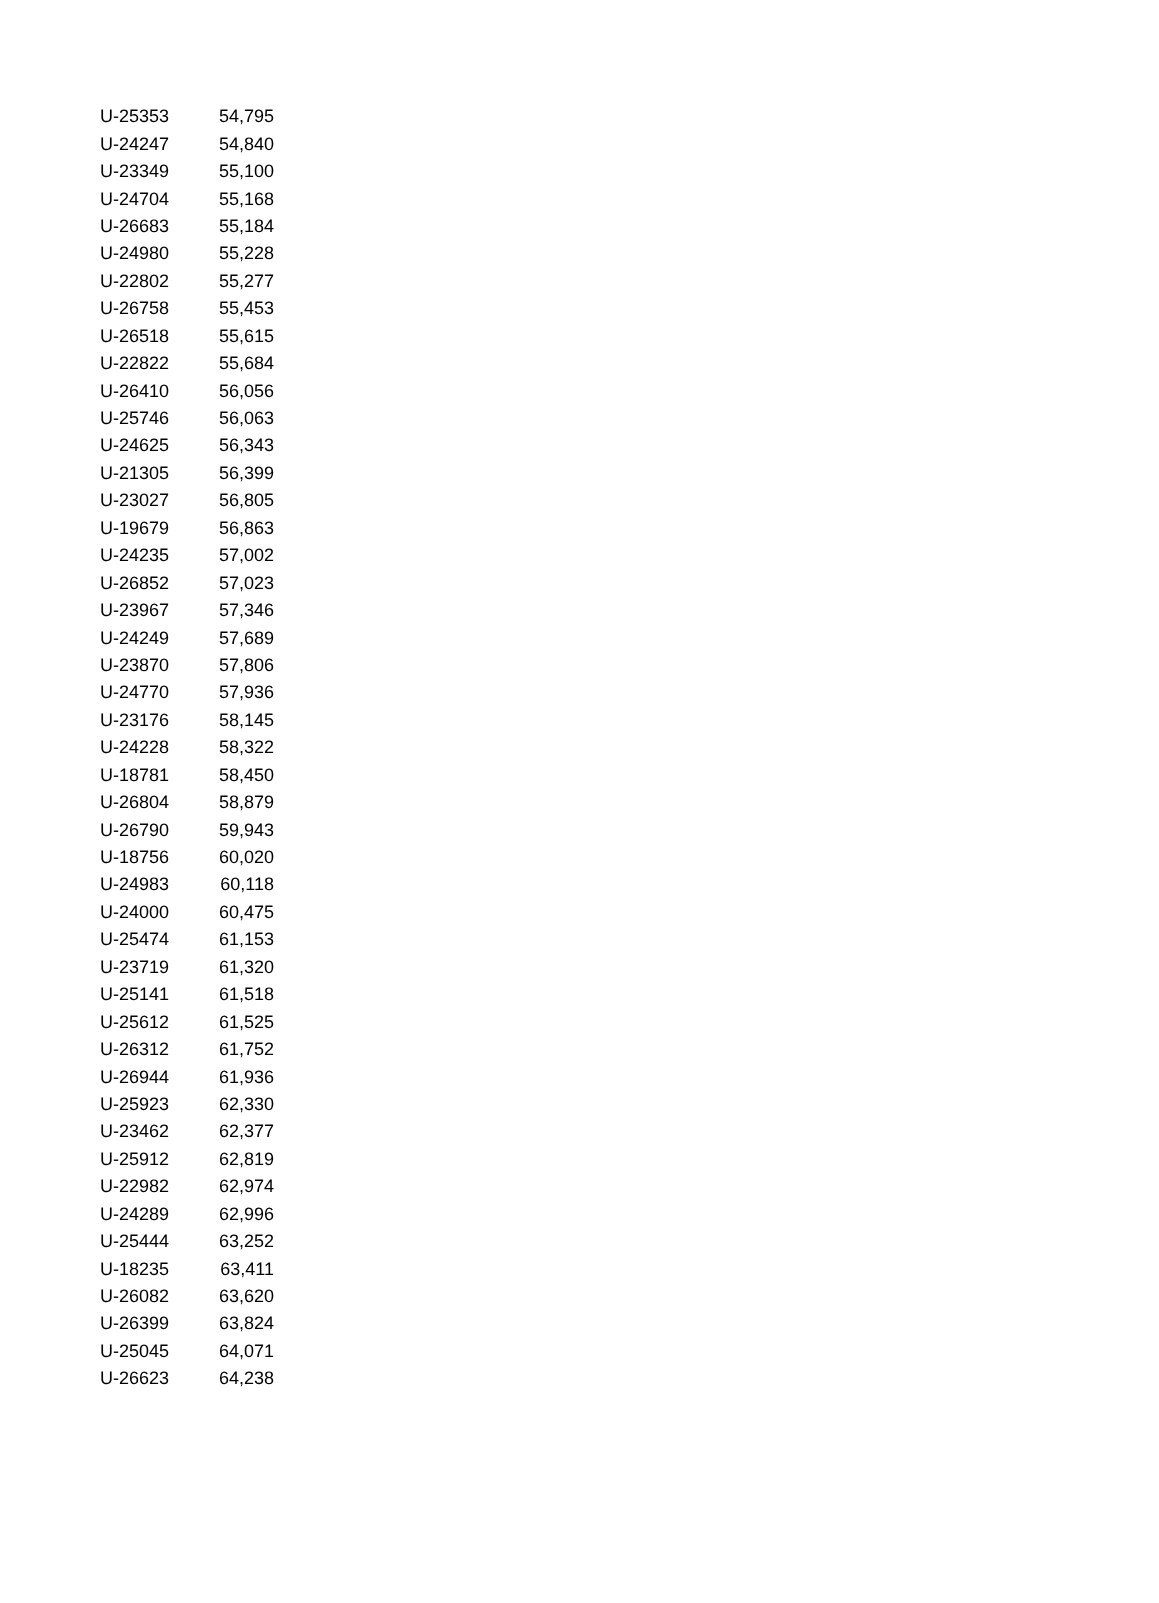| U-25353 | 54,795 |
| U-24247 | 54,840 |
| U-23349 | 55,100 |
| U-24704 | 55,168 |
| U-26683 | 55,184 |
| U-24980 | 55,228 |
| U-22802 | 55,277 |
| U-26758 | 55,453 |
| U-26518 | 55,615 |
| U-22822 | 55,684 |
| U-26410 | 56,056 |
| U-25746 | 56,063 |
| U-24625 | 56,343 |
| U-21305 | 56,399 |
| U-23027 | 56,805 |
| U-19679 | 56,863 |
| U-24235 | 57,002 |
| U-26852 | 57,023 |
| U-23967 | 57,346 |
| U-24249 | 57,689 |
| U-23870 | 57,806 |
| U-24770 | 57,936 |
| U-23176 | 58,145 |
| U-24228 | 58,322 |
| U-18781 | 58,450 |
| U-26804 | 58,879 |
| U-26790 | 59,943 |
| U-18756 | 60,020 |
| U-24983 | 60,118 |
| U-24000 | 60,475 |
| U-25474 | 61,153 |
| U-23719 | 61,320 |
| U-25141 | 61,518 |
| U-25612 | 61,525 |
| U-26312 | 61,752 |
| U-26944 | 61,936 |
| U-25923 | 62,330 |
| U-23462 | 62,377 |
| U-25912 | 62,819 |
| U-22982 | 62,974 |
| U-24289 | 62,996 |
| U-25444 | 63,252 |
| U-18235 | 63,411 |
| U-26082 | 63,620 |
| U-26399 | 63,824 |
| U-25045 | 64,071 |
| U-26623 | 64,238 |